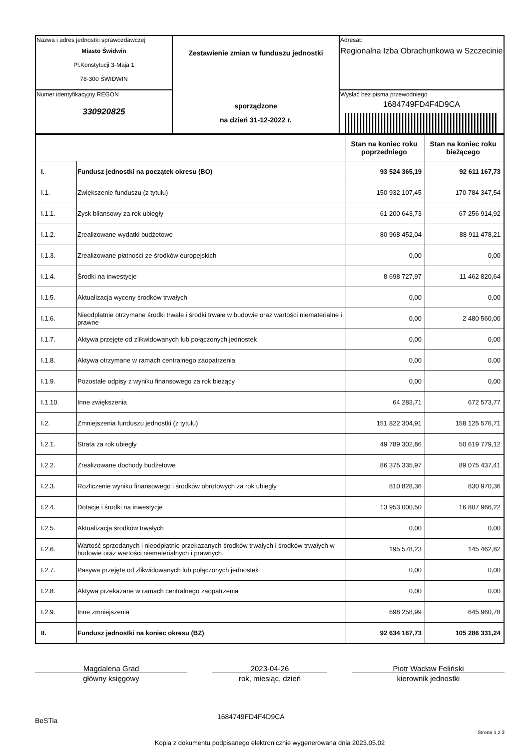| Nazwa i adres jednostki sprawozdawczej Miasto Świdwin Pl.Konstytucji 3-Maja 1 78-300 ŚWIDWIN | Zestawienie zmian w funduszu jednostki sporządzone na dzień 31-12-2022 r. | Adresat: Regionalna Izba Obrachunkowa w Szczecinie |
| Numer identyfikacyjny REGON 330920825 | | Wysłać bez pisma przewodniego 1684749FD4F4D9CA |
| | | Stan na koniec roku poprzedniego | Stan na koniec roku bieżącego |
| I. | Fundusz jednostki na początek okresu (BO) | 93 524 365,19 | 92 611 167,73 |
| I.1. | Zwiększenie funduszu (z tytułu) | 150 932 107,45 | 170 784 347,54 |
| I.1.1. | Zysk bilansowy za rok ubiegły | 61 200 643,73 | 67 256 914,92 |
| I.1.2. | Zrealizowane wydatki budżetowe | 80 968 452,04 | 88 911 478,21 |
| I.1.3. | Zrealizowane płatności ze środków europejskich | 0,00 | 0,00 |
| I.1.4. | Środki na inwestycje | 8 698 727,97 | 11 462 820,64 |
| I.1.5. | Aktualizacja wyceny środków trwałych | 0,00 | 0,00 |
| I.1.6. | Nieodpłatnie otrzymane środki trwałe i środki trwałe w budowie oraz wartości niematerialne i prawne | 0,00 | 2 480 560,00 |
| I.1.7. | Aktywa przejęte od zlikwidowanych lub połączonych jednostek | 0,00 | 0,00 |
| I.1.8. | Aktywa otrzymane w ramach centralnego zaopatrzenia | 0,00 | 0,00 |
| I.1.9. | Pozostałe odpisy z wyniku finansowego za rok bieżący | 0,00 | 0,00 |
| I.1.10. | Inne zwiększenia | 64 283,71 | 672 573,77 |
| I.2. | Zmniejszenia funduszu jednostki (z tytułu) | 151 822 304,91 | 158 125 576,71 |
| I.2.1. | Strata za rok ubiegły | 49 789 302,86 | 50 619 779,12 |
| I.2.2. | Zrealizowane dochody budżetowe | 86 375 335,97 | 89 075 437,41 |
| I.2.3. | Rozliczenie wyniku finansowego i środków obrotowych za rok ubiegły | 810 828,36 | 830 970,36 |
| I.2.4. | Dotacje i środki na inwestycje | 13 953 000,50 | 16 807 966,22 |
| I.2.5. | Aktualizacja środków trwałych | 0,00 | 0,00 |
| I.2.6. | Wartość sprzedanych i nieodpłatnie przekazanych środków trwałych i środków trwałych w budowie oraz wartości niematerialnych i prawnych | 195 578,23 | 145 462,82 |
| I.2.7. | Pasywa przejęte od zlikwidowanych lub połączonych jednostek | 0,00 | 0,00 |
| I.2.8. | Aktywa przekazane w ramach centralnego zaopatrzenia | 0,00 | 0,00 |
| I.2.9. | Inne zmniejszenia | 698 258,99 | 645 960,78 |
| II. | Fundusz jednostki na koniec okresu (BZ) | 92 634 167,73 | 105 286 331,24 |
Magdalena Grad
główny księgowy
2023-04-26
rok, miesiąc, dzień
Piotr Wacław Feliński
kierownik jednostki
BeSTia 1684749FD4F4D9CA
Strona 1 z 3
Kopia z dokumentu podpisanego elektronicznie wygenerowana dnia 2023.05.02